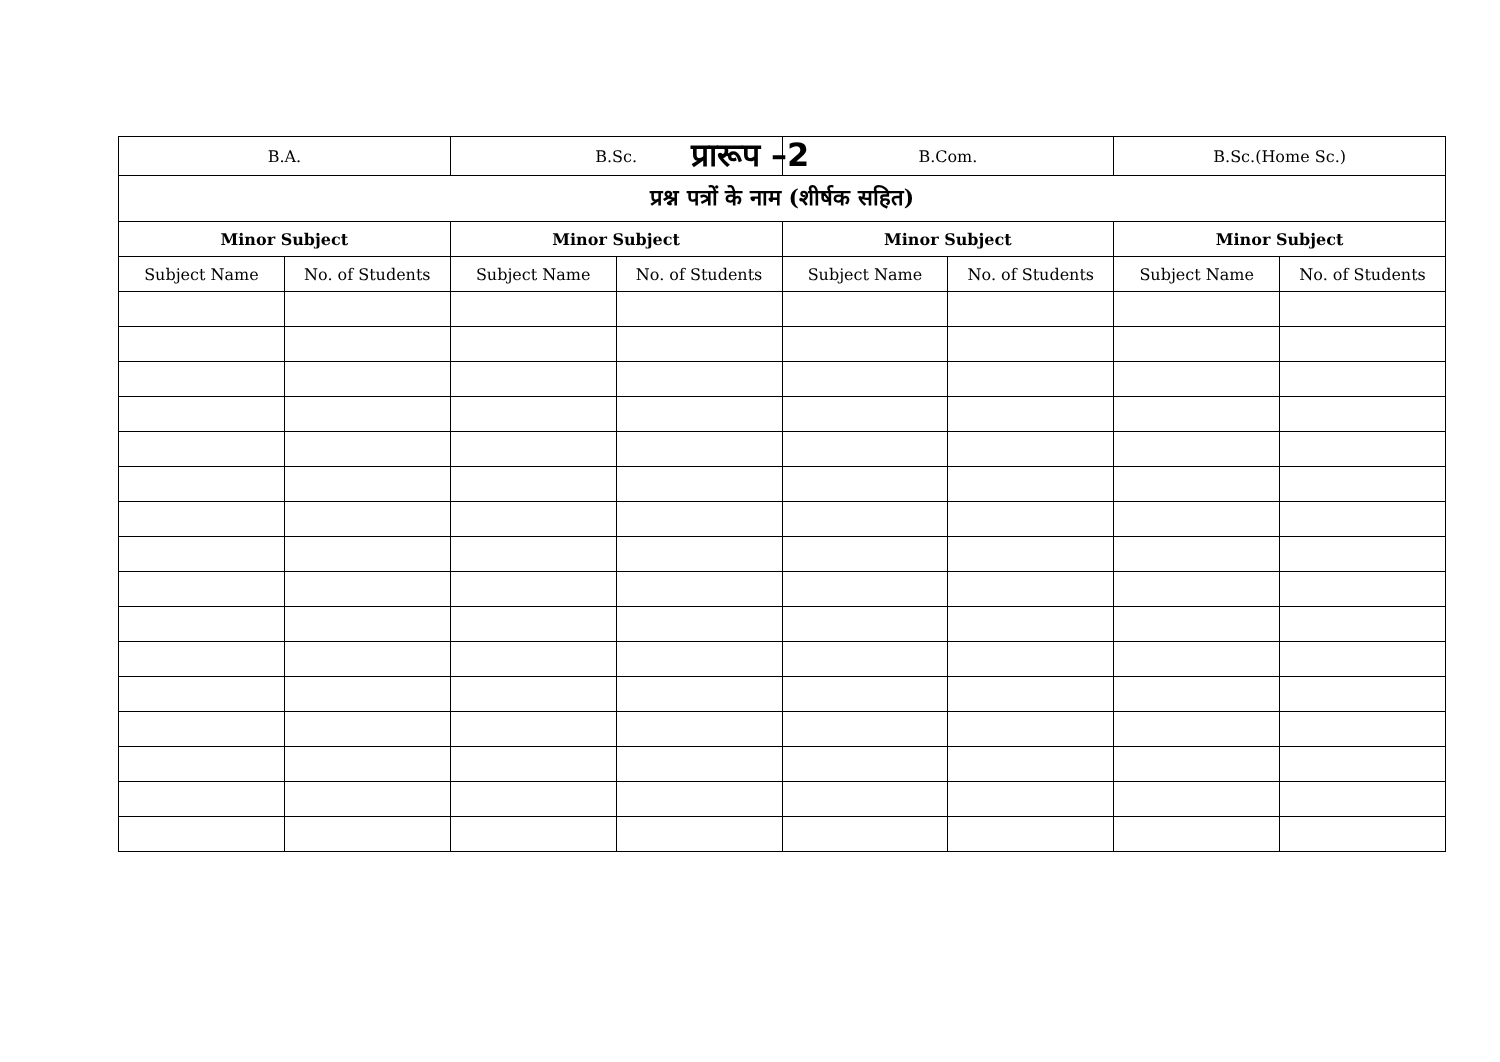प्रारूप –2
| B.A. | | B.Sc. | | B.Com. | | B.Sc.(Home Sc.) | |
| --- | --- | --- | --- | --- | --- | --- | --- |
| प्रश्न पत्रों के नाम (शीर्षक सहित) | | | | | | | |
| Minor Subject | | Minor Subject | | Minor Subject | | Minor Subject | |
| Subject Name | No. of Students | Subject Name | No. of Students | Subject Name | No. of Students | Subject Name | No. of Students |